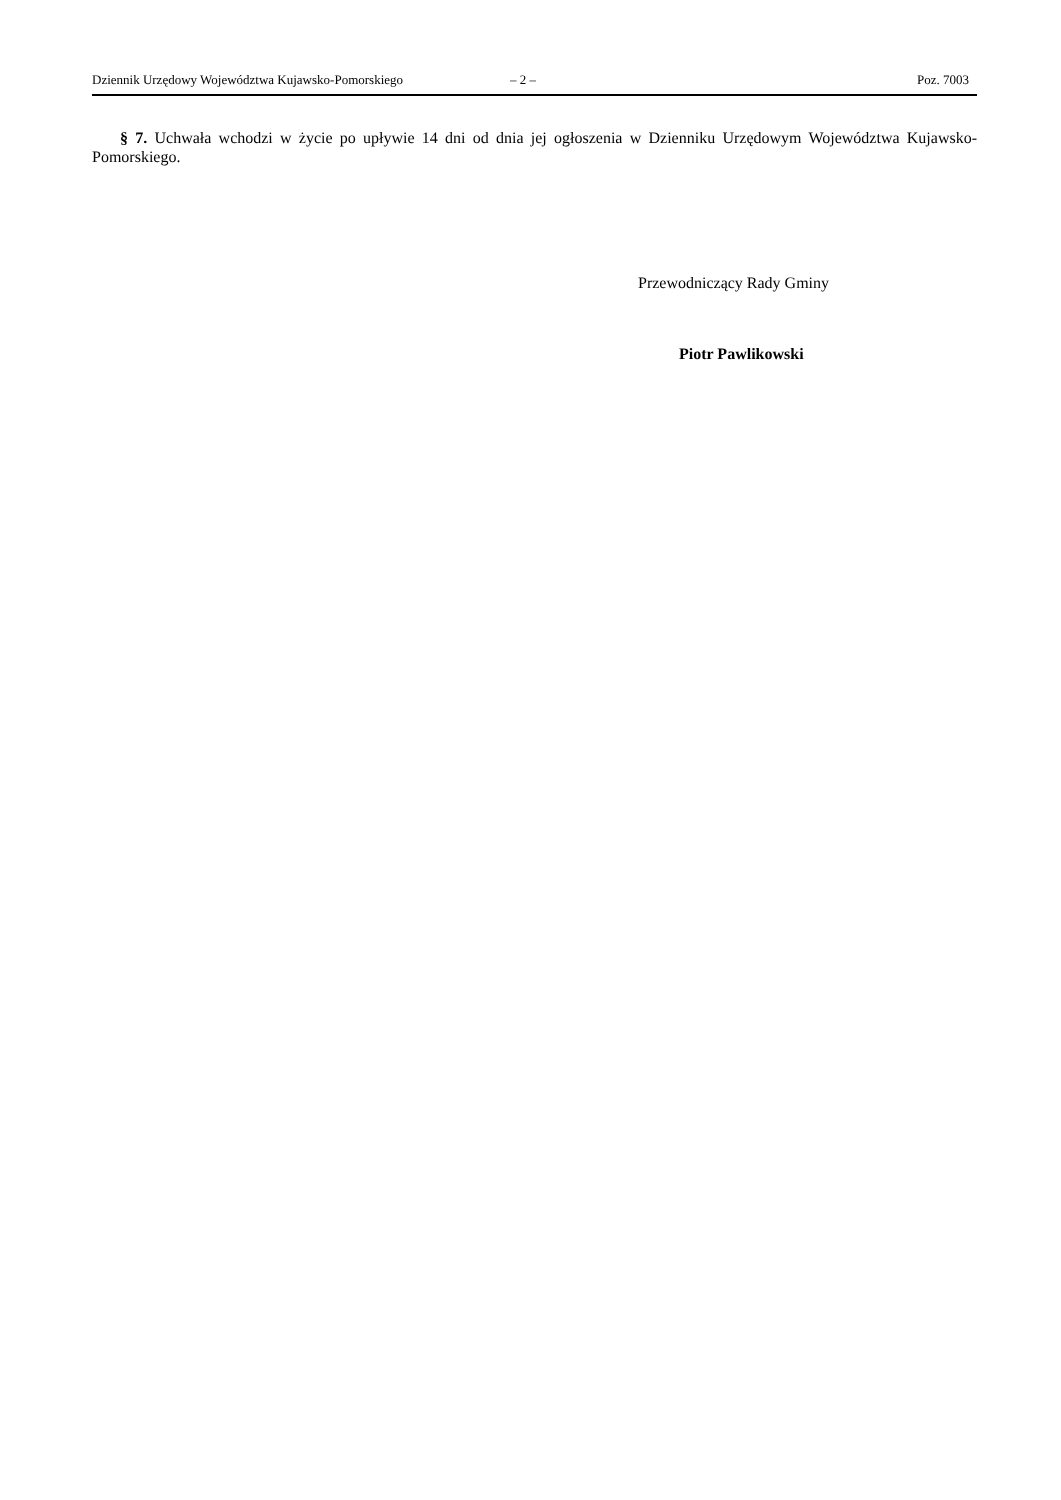Dziennik Urzędowy Województwa Kujawsko-Pomorskiego – 2 – Poz. 7003
§ 7. Uchwała wchodzi w życie po upływie 14 dni od dnia jej ogłoszenia w Dzienniku Urzędowym Województwa Kujawsko-Pomorskiego.
Przewodniczący Rady Gminy
Piotr Pawlikowski